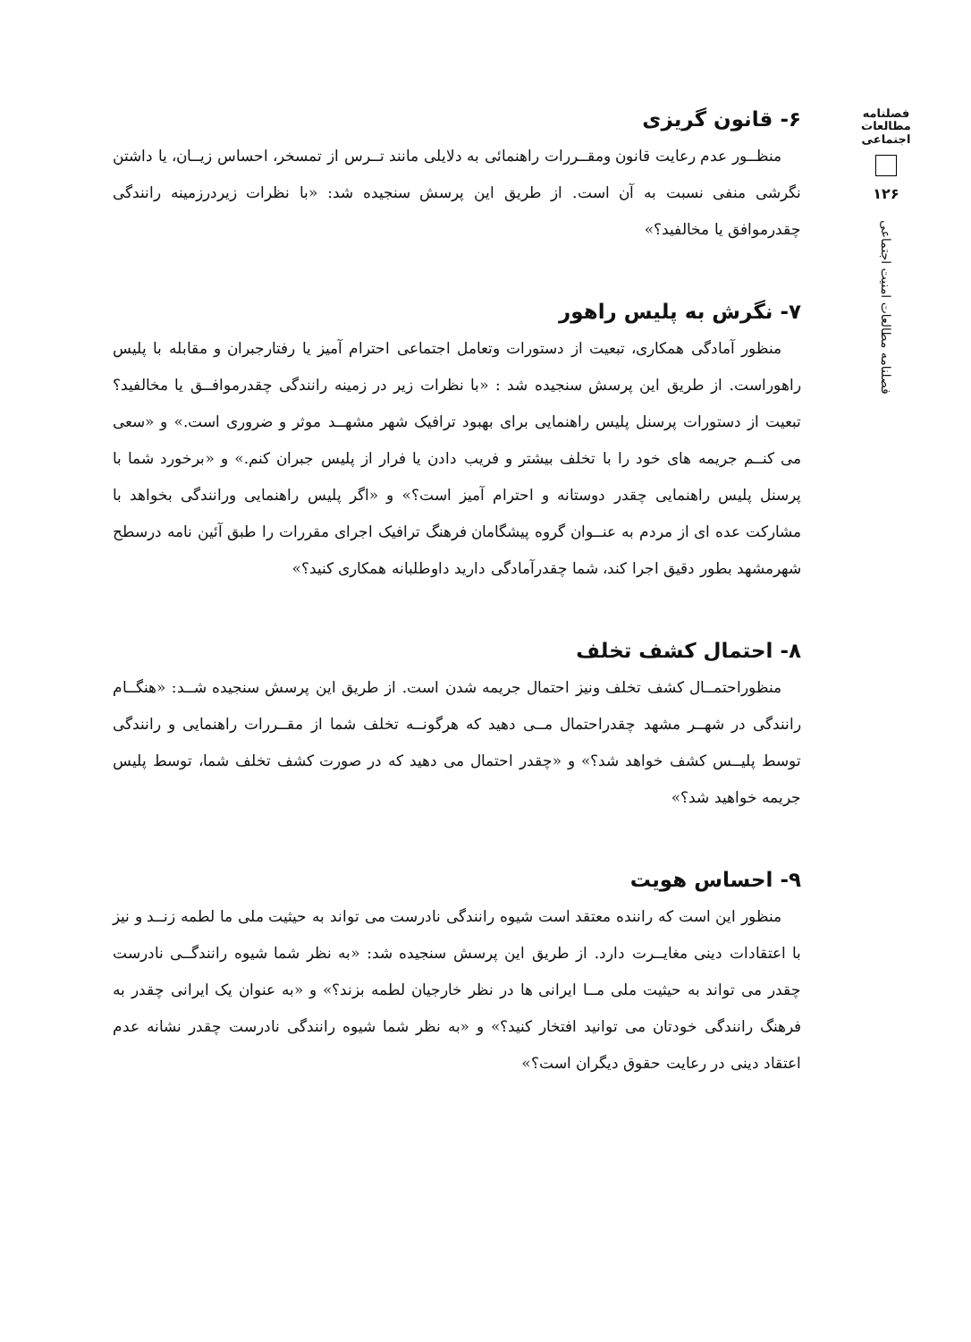فصلنامه
مطالعات
اجتماعی
۱۲۶
فصلنامه مطالعات امنیت اجتماعی
۶- قانون گریزی
منظــور عدم رعایت قانون ومقــررات راهنمائی به دلایلی مانند تــرس از تمسخر، احساس زیــان، یا داشتن نگرشی منفی نسبت به آن است. از طریق این پرسش سنجیده شد: «با نظرات زیردرزمینه رانندگی چقدرموافق یا مخالفید؟»
۷- نگرش به پلیس راهور
منظور آمادگی همکاری، تبعیت از دستورات وتعامل اجتماعی احترام آمیز یا رفتارجبران و مقابله با پلیس راهوراست. از طریق این پرسش سنجیده شد : «با نظرات زیر در زمینه رانندگی چقدرموافــق یا مخالفید؟ تبعیت از دستورات پرسنل پلیس راهنمایی برای بهبود ترافیک شهر مشهــد موثر و ضروری است.» و «سعی می کنــم جریمه های خود را با تخلف بیشتر و فریب دادن یا فرار از پلیس جبران کنم.» و «برخورد شما با پرسنل پلیس راهنمایی چقدر دوستانه و احترام آمیز است؟» و «اگر پلیس راهنمایی ورانندگی بخواهد با مشارکت عده ای از مردم به عنــوان گروه پیشگامان فرهنگ ترافیک اجرای مقررات را طبق آئین نامه درسطح شهرمشهد بطور دقیق اجرا کند، شما چقدرآمادگی دارید داوطلبانه همکاری کنید؟»
۸- احتمال کشف تخلف
منظوراحتمــال کشف تخلف ونیز احتمال جریمه شدن است. از طریق این پرسش سنجیده شــد: «هنگــام رانندگی در شهــر مشهد چقدراحتمال مــی دهید که هرگونــه تخلف شما از مقــررات راهنمایی و رانندگی توسط پلیــس کشف خواهد شد؟» و «چقدر احتمال می دهید که در صورت کشف تخلف شما، توسط پلیس جریمه خواهید شد؟»
۹- احساس هویت
منظور این است که راننده معتقد است شیوه رانندگی نادرست می تواند به حیثیت ملی ما لطمه زنــد و نیز با اعتقادات دینی مغایــرت دارد. از طریق این پرسش سنجیده شد: «به نظر شما شیوه رانندگــی نادرست چقدر می تواند به حیثیت ملی مــا ایرانی ها در نظر خارجیان لطمه بزند؟» و «به عنوان یک ایرانی چقدر به فرهنگ رانندگی خودتان می توانید افتخار کنید؟» و «به نظر شما شیوه رانندگی نادرست چقدر نشانه عدم اعتقاد دینی در رعایت حقوق دیگران است؟»